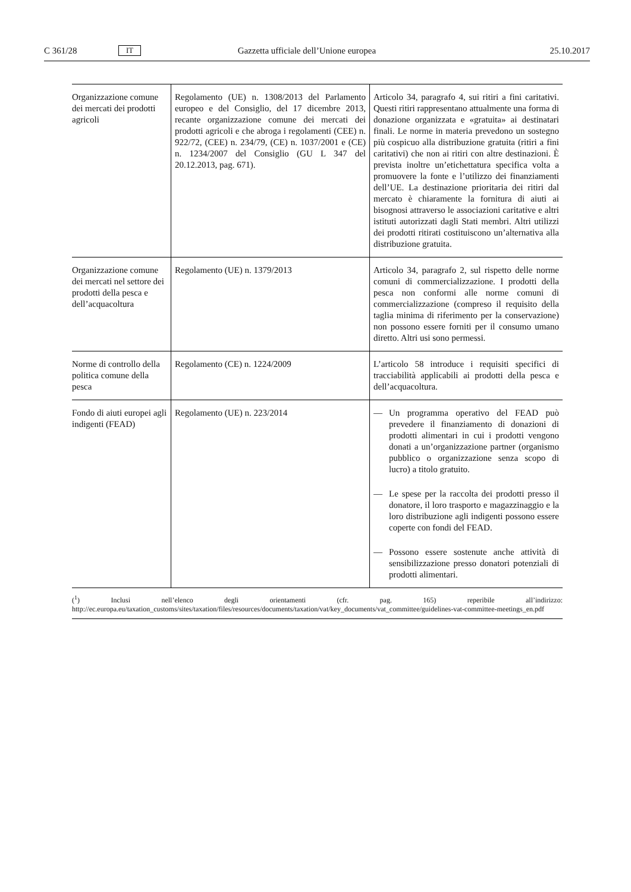C 361/28 IT Gazzetta ufficiale dell’Unione europea 25.10.2017
| Organizzazione comune dei mercati dei prodotti agricoli | Regolamento (UE) n. 1308/2013 del Parlamento europeo e del Consiglio, del 17 dicembre 2013, recante organizzazione comune dei mercati dei prodotti agricoli e che abroga i regolamenti (CEE) n. 922/72, (CEE) n. 234/79, (CE) n. 1037/2001 e (CE) n. 1234/2007 del Consiglio (GU L 347 del 20.12.2013, pag. 671). | Articolo 34, paragrafo 4, sui ritiri a fini caritativi. Questi ritiri rappresentano attualmente una forma di donazione organizzata e «gratuita» ai destinatari finali. Le norme in materia prevedono un sostegno più cospicuo alla distribuzione gratuita (ritiri a fini caritativi) che non ai ritiri con altre destinazioni. È prevista inoltre un’etichettatura specifica volta a promuovere la fonte e l’utilizzo dei finanziamenti dell’UE. La destinazione prioritaria dei ritiri dal mercato è chiaramente la fornitura di aiuti ai bisognosi attraverso le associazioni caritative e altri istituti autorizzati dagli Stati membri. Altri utilizzi dei prodotti ritirati costituiscono un’alternativa alla distribuzione gratuita. |
| Organizzazione comune dei mercati nel settore dei prodotti della pesca e dell’acquacoltura | Regolamento (UE) n. 1379/2013 | Articolo 34, paragrafo 2, sul rispetto delle norme comuni di commercializzazione. I prodotti della pesca non conformi alle norme comuni di commercializzazione (compreso il requisito della taglia minima di riferimento per la conservazione) non possono essere forniti per il consumo umano diretto. Altri usi sono permessi. |
| Norme di controllo della politica comune della pesca | Regolamento (CE) n. 1224/2009 | L’articolo 58 introduce i requisiti specifici di tracciabilità applicabili ai prodotti della pesca e dell’acquacoltura. |
| Fondo di aiuti europei agli indigenti (FEAD) | Regolamento (UE) n. 223/2014 | — Un programma operativo del FEAD può prevedere il finanziamento di donazioni di prodotti alimentari in cui i prodotti vengono donati a un’organizzazione partner (organismo pubblico o organizzazione senza scopo di lucro) a titolo gratuito. — Le spese per la raccolta dei prodotti presso il donatore, il loro trasporto e magazzinaggio e la loro distribuzione agli indigenti possono essere coperte con fondi del FEAD. — Possono essere sostenute anche attività di sensibilizzazione presso donatori potenziali di prodotti alimentari. |
(<sup>1</sup>) Inclusi nell’elenco degli orientamenti (cfr. pag. 165) reperibile all’indirizzo: http://ec.europa.eu/taxation_customs/sites/taxation/files/resources/documents/taxation/vat/key_documents/vat_committee/guidelines-vat-committee-meetings_en.pdf